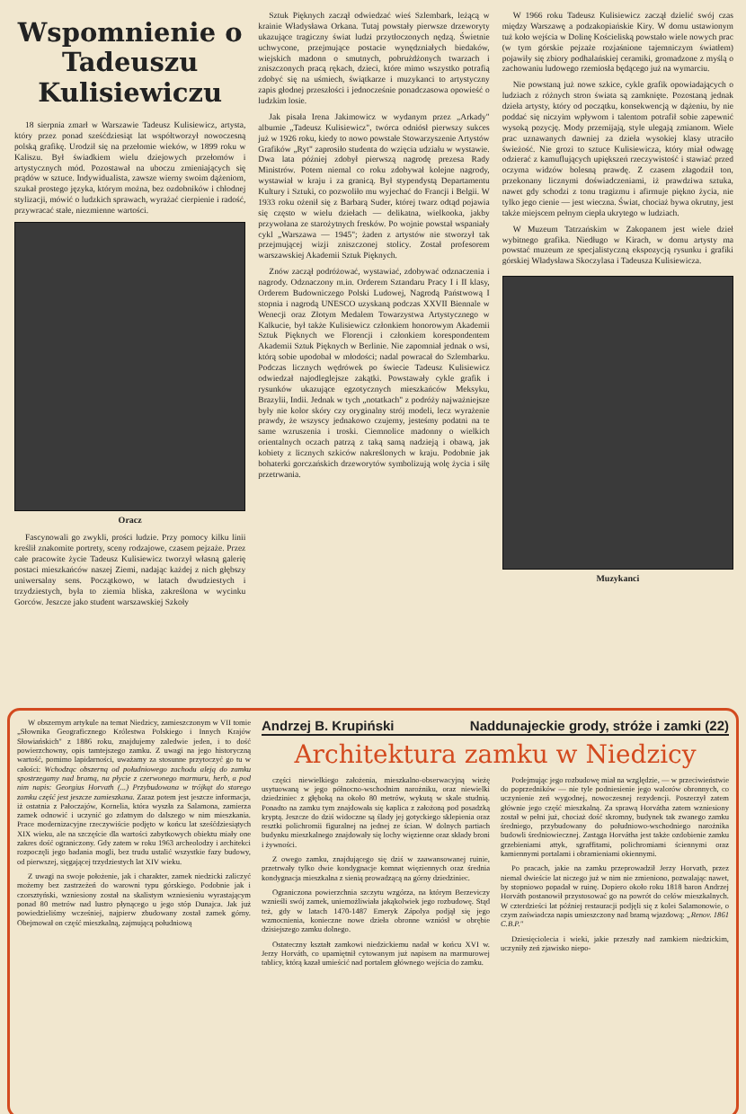Wspomnienie o Tadeuszu Kulisiewiczu
18 sierpnia zmarł w Warszawie Tadeusz Kulisiewicz, artysta, który przez ponad sześćdziesiąt lat współtworzył nowoczesną polską grafikę. Urodził się na przełomie wieków, w 1899 roku w Kaliszu. Był świadkiem wielu dziejowych przełomów i artystycznych mód. Pozostawał na uboczu zmieniających się prądów w sztuce. Indywidualista, zawsze wierny swoim dążeniom, szukał prostego języka, którym można, bez ozdobników i chłodnej stylizacji, mówić o ludzkich sprawach, wyrażać cierpienie i radość, przywracać stałe, niezmienne wartości.
Oracz
Fascynowali go zwykli, prości ludzie. Przy pomocy kilku linii kreślił znakomite portrety, sceny rodzajowe, czasem pejzaże. Przez całe pracowite życie Tadeusz Kulisiewicz tworzył własną galerię postaci mieszkańców naszej Ziemi, nadając każdej z nich głębszy uniwersalny sens. Początkowo, w latach dwudziestych i trzydziestych, była to ziemia bliska, zakreślona w wycinku Gorców. Jeszcze jako student warszawskiej Szkoły
Sztuk Pięknych zaczął odwiedzać wieś Szlembark, leżącą w krainie Władysława Orkana. Tutaj powstały pierwsze drzeworyty ukazujące tragiczny świat ludzi przytłoczonych nędzą. Świetnie uchwycone, przejmujące postacie wynędzniałych biedaków, wiejskich madonn o smutnych, pobrużdżonych twarzach i zniszczonych pracą rękach, dzieci, które mimo wszystko potrafią zdobyć się na uśmiech, świątkarze i muzykanci to artystyczny zapis głodnej przeszłości i jednocześnie ponadczasowa opowieść o ludzkim losie.
Jak pisała Irena Jakimowicz w wydanym przez „Arkady" albumie „Tadeusz Kulisiewicz", twórca odniósł pierwszy sukces już w 1926 roku, kiedy to nowo powstałe Stowarzyszenie Artystów Grafików „Ryt" zaprosiło studenta do wzięcia udziału w wystawie. Dwa lata później zdobył pierwszą nagrodę prezesa Rady Ministrów. Potem niemal co roku zdobywał kolejne nagrody, wystawiał w kraju i za granicą. Był stypendystą Departamentu Kultury i Sztuki, co pozwoliło mu wyjechać do Francji i Belgii. W 1933 roku ożenił się z Barbarą Suder, której twarz odtąd pojawia się często w wielu dziełach — delikatna, wielkooka, jakby przywołana ze starożytnych fresków. Po wojnie powstał wspaniały cykl „Warszawa — 1945"; żaden z artystów nie stworzył tak przejmującej wizji zniszczonej stolicy. Został profesorem warszawskiej Akademii Sztuk Pięknych.
Znów zaczął podróżować, wystawiać, zdobywać odznaczenia i nagrody. Odznaczony m.in. Orderem Sztandaru Pracy I i II klasy, Orderem Budowniczego Polski Ludowej, Nagrodą Państwową I stopnia i nagrodą UNESCO uzyskaną podczas XXVII Biennale w Wenecji oraz Złotym Medalem Towarzystwa Artystycznego w Kalkucie, był także Kulisiewicz członkiem honorowym Akademii Sztuk Pięknych we Florencji i członkiem korespondentem Akademii Sztuk Pięknych w Berlinie. Nie zapomniał jednak o wsi, którą sobie upodobał w młodości; nadal powracał do Szlembarku. Podczas licznych wędrówek po świecie Tadeusz Kulisiewicz odwiedzał najodleglejsze zakątki. Powstawały cykle grafik i rysunków ukazujące egzotycznych mieszkańców Meksyku, Brazylii, Indii. Jednak w tych „notatkach" z podróży najważniejsze były nie kolor skóry czy oryginalny strój modeli, lecz wyrażenie prawdy, że wszyscy jednakowo czujemy, jesteśmy podatni na te same wzruszenia i troski. Ciemnolice madonny o wielkich orientalnych oczach patrzą z taką samą nadzieją i obawą, jak kobiety z licznych szkiców nakreślonych w kraju. Podobnie jak bohaterki gorczańskich drzeworytów symbolizują wolę życia i siłę przetrwania.
W 1966 roku Tadeusz Kulisiewicz zaczął dzielić swój czas między Warszawę a podzakopiańskie Kiry. W domu ustawionym tuż koło wejścia w Dolinę Kościeliską powstało wiele nowych prac (w tym górskie pejzaże rozjaśnione tajemniczym światłem) pojawiły się zbiory podhalańskiej ceramiki, gromadzone z myślą o zachowaniu ludowego rzemiosła będącego już na wymarciu.
Nie powstaną już nowe szkice, cykle grafik opowiadających o ludziach z różnych stron świata są zamknięte. Pozostaną jednak dzieła artysty, który od początku, konsekwencją w dążeniu, by nie poddać się niczyim wpływom i talentom potrafił sobie zapewnić wysoką pozycję. Mody przemijają, style ulegają zmianom. Wiele prac uznawanych dawniej za dzieła wysokiej klasy utraciło świeżość. Nie grozi to sztuce Kulisiewicza, który miał odwagę odzierać z kamuflujących upiększeń rzeczywistość i stawiać przed oczyma widzów bolesną prawdę. Z czasem złagodził ton, przekonany licznymi doświadczeniami, iż prawdziwa sztuka, nawet gdy schodzi z tonu tragizmu i afirmuje piękno życia, nie tylko jego cienie — jest wieczna. Świat, chociaż bywa okrutny, jest także miejscem pełnym ciepła ukrytego w ludziach.
W Muzeum Tatrzańskim w Zakopanem jest wiele dzieł wybitnego grafika. Niedługo w Kirach, w domu artysty ma powstać muzeum ze specjalistyczną ekspozycją rysunku i grafiki górskiej Władysława Skoczylasa i Tadeusza Kulisiewicza.
Muzykanci
W obszernym artykule na temat Niedzicy, zamieszczonym w VII tomie „Słownika Geograficznego Królestwa Polskiego i Innych Krajów Słowiańskich" z 1886 roku, znajdujemy zaledwie jeden, i to dość powierzchowny, opis tamtejszego zamku. Z uwagi na jego historyczną wartość, pomimo lapidarności, uważamy za stosunne przytoczyć go tu w całości: Wchodząc obszerną od południowego zachodu aleją do zamku spostrzegamy nad bramą, na płycie z czerwonego marmuru, herb, a pod nim napis: Georgius Horvath (...) Przybudowana w trójkąt do starego zamku część jest jeszcze zamieszkana. Zaraz potem jest jeszcze informacja, iż ostatnia z Pałoczajów, Kornelia, która wyszła za Salamona, zamierza zamek odnowić i uczynić go zdatnym do dalszego w nim mieszkania. Prace modernizacyjne rzeczywiście podjęto w końcu lat sześćdziesiątych XIX wieku, ale na szczęście dla wartości zabytkowych obiektu miały one zakres dość ograniczony. Gdy zatem w roku 1963 archeolodzy i architekci rozpoczęli jego badania mogli, bez trudu ustalić wszystkie fazy budowy, od pierwszej, sięgającej trzydziestych lat XIV wieku.
Z uwagi na swoje położenie, jak i charakter, zamek niedzicki zaliczyć możemy bez zastrzeżeń do warowni typu górskiego. Podobnie jak i czorsztyński, wzniesiony został na skalistym wzniesieniu wyrastającym ponad 80 metrów nad lustro płynącego u jego stóp Dunajca. Jak już powiedzieliśmy wcześniej, najpierw zbudowany został zamek górny. Obejmował on część mieszkalną, zajmującą południową
Andrzej B. Krupiński Naddunajeckie grody, stróże i zamki (22)
Architektura zamku w Niedzicy
części niewielkiego założenia, mieszkalno-obserwacyjną wieżę usytuowaną w jego północno-wschodnim narożniku, oraz niewielki dziedziniec z głęboką na około 80 metrów, wykutą w skale studnią. Ponadto na zamku tym znajdowała się kaplica z założoną pod posadzką kryptą. Jeszcze do dziś widoczne są ślady jej gotyckiego sklepienia oraz resztki polichromii figuralnej na jednej ze ścian. W dolnych partiach budynku mieszkalnego znajdowały się lochy więzienne oraz składy broni i żywności.
Z owego zamku, znajdującego się dziś w zaawansowanej ruinie, przetrwały tylko dwie kondygnacje komnat więziennych oraz średnia kondygnacja mieszkalna z sienią prowadzącą na górny dziedziniec.
Ograniczona powierzchnia szczytu wzgórza, na którym Berzeviczy wznieśli swój zamek, uniemożliwiała jakąkolwiek jego rozbudowę. Stąd też, gdy w latach 1470-1487 Emeryk Zápolya podjął się jego wzmocnienia, konieczne nowe dzieła obronne wzniósł w obrębie dzisiejszego zamku dolnego.
Ostateczny kształt zamkowi niedzickiemu nadał w końcu XVI w. Jerzy Horváth, co upamiętnił cytowanym już napisem na marmurowej tablicy, którą kazał umieścić nad portalem głównego wejścia do zamku.
Podejmując jego rozbudowę miał na względzie, — w przeciwieństwie do poprzedników — nie tyle podniesienie jego walorów obronnych, co uczynienie zeń wygodnej, nowoczesnej rezydencji. Poszerzył zatem głównie jego część mieszkalną. Za sprawą Horvátha zatem wzniesiony został w pełni już, chociaż dość skromny, budynek tak zwanego zamku średniego, przybudowany do południowo-wschodniego narożnika budowli średniowiecznej. Zastąga Horvátha jest także ozdobienie zamku grzebieniami attyk, sgraffitami, polichromiami ściennymi oraz kamiennymi portalami i obramieniami okiennymi.
Po pracach, jakie na zamku przeprowadził Jerzy Horvath, przez niemal dwieście lat niczego już w nim nie zmieniono, pozwalając nawet, by stopniowo popadał w ruinę. Dopiero około roku 1818 baron Andrzej Horváth postanowił przystosować go na powrót do celów mieszkalnych. W czterdzieści lat później restauracji podjęli się z kolei Salamonowie, o czym zaświadcza napis umieszczony nad bramą wjazdową: „Renov. 1861 C.B.P."
Dziesięciolecia i wieki, jakie przeszły nad zamkiem niedzickim, uczyniły zeń zjawisko niepo-